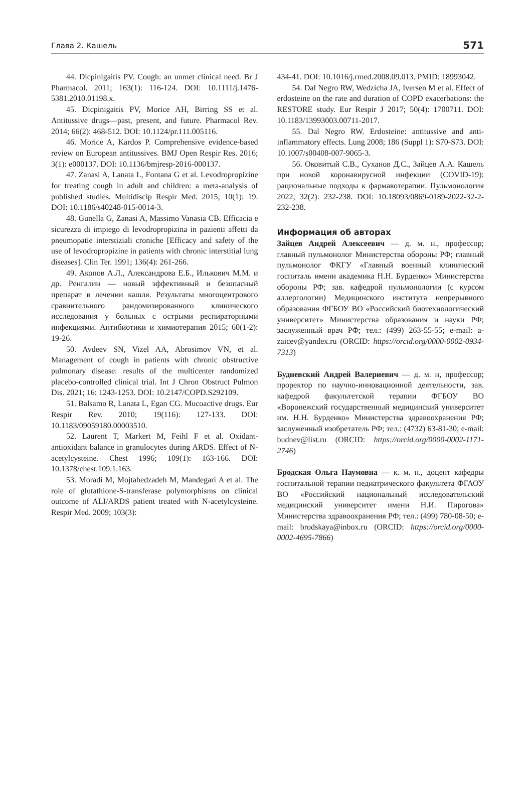Глава 2. Кашель 571
44. Dicpinigaitis PV. Cough: an unmet clinical need. Br J Pharmacol. 2011; 163(1): 116-124. DOI: 10.1111/j.1476-5381.2010.01198.x.
45. Dicpinigaitis PV, Morice AH, Birring SS et al. Antitussive drugs—past, present, and future. Pharmacol Rev. 2014; 66(2): 468-512. DOI: 10.1124/pr.111.005116.
46. Morice A, Kardos P. Comprehensive evidence-based review on European antitussives. BMJ Open Respir Res. 2016; 3(1): e000137. DOI: 10.1136/bmjresp-2016-000137.
47. Zanasi A, Lanata L, Fontana G et al. Levodropropizine for treating cough in adult and children: a meta-analysis of published studies. Multidiscip Respir Med. 2015; 10(1): 19. DOI: 10.1186/s40248-015-0014-3.
48. Gunella G, Zanasi A, Massimo Vanasia CB. Efficacia e sicurezza di impiego di levodropropizina in pazienti affetti da pneumopatie interstiziali croniche [Efficacy and safety of the use of levodropropizine in patients with chronic interstitial lung diseases]. Clin Ter. 1991; 136(4): 261-266.
49. Акопов А.Л., Александрова Е.Б., Илькович М.М. и др. Ренгалин — новый эффективный и безопасный препарат в лечении кашля. Результаты многоцентрового сравнительного рандомизированного клинического исследования у больных с острыми респираторными инфекциями. Антибиотики и химиотерапия 2015; 60(1-2): 19-26.
50. Avdeev SN, Vizel AA, Abrosimov VN, et al. Management of cough in patients with chronic obstructive pulmonary disease: results of the multicenter randomized placebo-controlled clinical trial. Int J Chron Obstruct Pulmon Dis. 2021; 16: 1243-1253. DOI: 10.2147/COPD.S292109.
51. Balsamo R, Lanata L, Egan CG. Mucoactive drugs. Eur Respir Rev. 2010; 19(116): 127-133. DOI: 10.1183/09059180.00003510.
52. Laurent T, Markert M, Feihl F et al. Oxidant-antioxidant balance in granulocytes during ARDS. Effect of N-acetylcysteine. Chest 1996; 109(1): 163-166. DOI: 10.1378/chest.109.1.163.
53. Moradi M, Mojtahedzadeh M, Mandegari A et al. The role of glutathione-S-transferase polymorphisms on clinical outcome of ALI/ARDS patient treated with N-acetylcysteine. Respir Med. 2009; 103(3):
434-41. DOI: 10.1016/j.rmed.2008.09.013. PMID: 18993042.
54. Dal Negro RW, Wedzicha JA, Iversen M et al. Effect of erdosteine on the rate and duration of COPD exacerbations: the RESTORE study. Eur Respir J 2017; 50(4): 1700711. DOI: 10.1183/13993003.00711-2017.
55. Dal Negro RW. Erdosteine: antitussive and anti-inflammatory effects. Lung 2008; 186 (Suppl 1): S70-S73. DOI: 10.1007/s00408-007-9065-3.
56. Оковитый С.В., Суханов Д.С., Зайцев А.А. Кашель при новой коронавирусной инфекции (COVID-19): рациональные подходы к фармакотерапии. Пульмонология 2022; 32(2): 232-238. DOI: 10.18093/0869-0189-2022-32-2-232-238.
Информация об авторах
Зайцев Андрей Алексеевич — д. м. н., профессор; главный пульмонолог Министерства обороны РФ; главный пульмонолог ФКГУ «Главный военный клинический госпиталь имени академика Н.Н. Бурденко» Министерства обороны РФ; зав. кафедрой пульмонологии (с курсом аллергологии) Медицинского института непрерывного образования ФГБОУ ВО «Российский биотехнологический университет» Министерства образования и науки РФ; заслуженный врач РФ; тел.: (499) 263-55-55; e-mail: a-zaicev@yandex.ru (ORCID: https://orcid.org/0000-0002-0934-7313)
Будневский Андрей Валериевич — д. м. н, профессор; проректор по научно-инновационной деятельности, зав. кафедрой факультетской терапии ФГБОУ ВО «Воронежский государственный медицинский университет им. Н.Н. Бурденко» Министерства здравоохранения РФ; заслуженный изобретатель РФ; тел.: (4732) 63-81-30; e-mail: budnev@list.ru (ORCID: https://orcid.org/0000-0002-1171-2746)
Бродская Ольга Наумовна — к. м. н., доцент кафедры госпитальной терапии педиатрического факультета ФГАОУ ВО «Российский национальный исследовательский медицинский университет имени Н.И. Пирогова» Министерства здравоохранения РФ; тел.: (499) 780-08-50; e-mail: brodskaya@inbox.ru (ORCID: https://orcid.org/0000-0002-4695-7866)